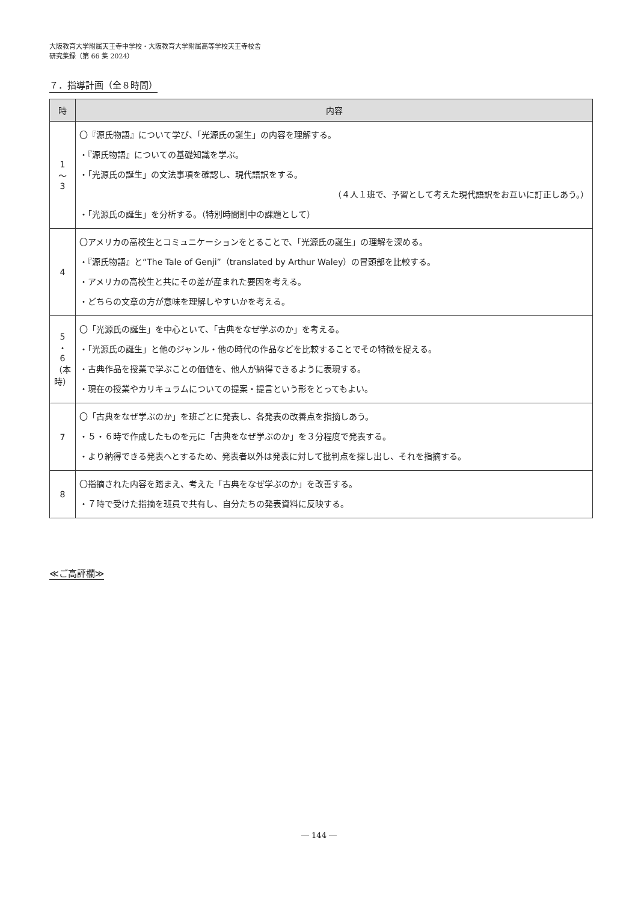大阪教育大学附属天王寺中学校・大阪教育大学附属高等学校天王寺校舎
研究集録（第 66 集 2024）
７．指導計画（全８時間）
| 時 | 内容 |
| --- | --- |
| 1 ～ 3 | 〇『源氏物語』について学び、「光源氏の誕生」の内容を理解する。 ・『源氏物語』についての基礎知識を学ぶ。 ・「光源氏の誕生」の文法事項を確認し、現代語訳をする。 （４人１班で、予習として考えた現代語訳をお互いに訂正しあう。） ・「光源氏の誕生」を分析する。（特別時間割中の課題として） |
| 4 | 〇アメリカの高校生とコミュニケーションをとることで、「光源氏の誕生」の理解を深める。 ・『源氏物語』と“The Tale of Genji”（translated by Arthur Waley）の冒頭部を比較する。 ・アメリカの高校生と共にその差が産まれた要因を考える。 ・どちらの文章の方が意味を理解しやすいかを考える。 |
| 5 ・ 6 （本時） | 〇「光源氏の誕生」を中心といて、「古典をなぜ学ぶのか」を考える。 ・「光源氏の誕生」と他のジャンル・他の時代の作品などを比較することでその特徴を捉える。 ・古典作品を授業で学ぶことの価値を、他人が納得できるように表現する。 ・現在の授業やカリキュラムについての提案・提言という形をとってもよい。 |
| 7 | 〇「古典をなぜ学ぶのか」を班ごとに発表し、各発表の改善点を指摘しあう。 ・５・６時で作成したものを元に「古典をなぜ学ぶのか」を３分程度で発表する。 ・より納得できる発表へとするため、発表者以外は発表に対して批判点を探し出し、それを指摘する。 |
| 8 | 〇指摘された内容を踏まえ、考えた「古典をなぜ学ぶのか」を改善する。 ・７時で受けた指摘を班員で共有し、自分たちの発表資料に反映する。 |
≪ご高評欄≫
― 144 ―